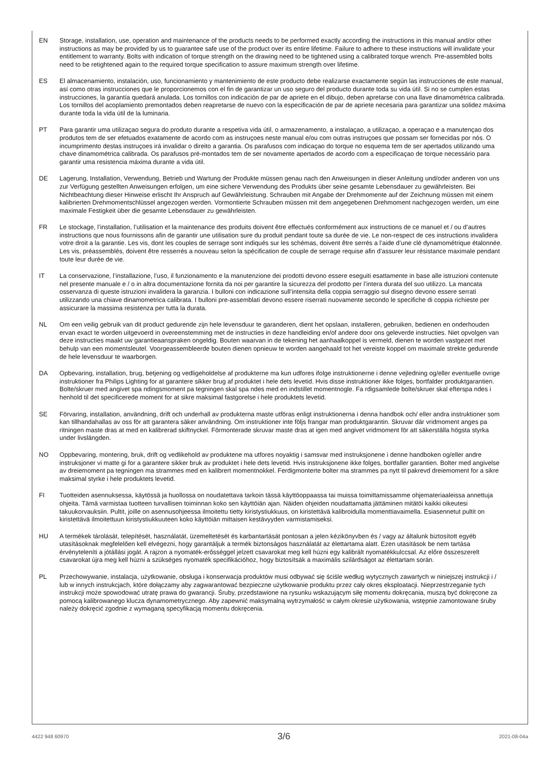EN Storage, installation, use, operation and maintenance of the products needs to be performed exactly according the instructions in this manual and/or other instructions as may be provided by us to guarantee safe use of the product over its entire lifetime. Failure to adhere to these instructions will invalidate your entitlement to warranty. Bolts with indication of torque strength on the drawing need to be tightened using a calibrated torque wrench. Pre-assembled bolts need to be retightened again to the required torque specification to assure maximum strength over lifetime.
ES El almacenamiento, instalación, uso, funcionamiento y mantenimiento de este producto debe realizarse exactamente según las instrucciones de este manual, así como otras instrucciones que le proporcionemos con el fin de garantizar un uso seguro del producto durante toda su vida útil. Si no se cumplen estas instrucciones, la garantía quedará anulada. Los tornillos con indicación de par de apriete en el dibujo, deben apretarse con una llave dinamométrica calibrada. Los tornillos del acoplamiento premontados deben reapretarse de nuevo con la especificación de par de apriete necesaria para garantizar una solidez máxima durante toda la vida útil de la luminaria.
PT Para garantir uma utilizaçao segura do produto durante a respetiva vida útil, o armazenamento, a instalaçao, a utilizaçao, a operaçao e a manutençao dos produtos tem de ser efetuados exatamente de acordo com as instruçoes neste manual e/ou com outras instruçoes que possam ser fornecidas por nós. O incumprimento destas instruçoes irá invalidar o direito a garantia. Os parafusos com indicaçao do torque no esquema tem de ser apertados utilizando uma chave dinamométrica calibrada. Os parafusos pré-montados tem de ser novamente apertados de acordo com a especificaçao de torque necessário para garantir uma resistencia máxima durante a vida útil.
DE Lagerung, Installation, Verwendung, Betrieb und Wartung der Produkte müssen genau nach den Anweisungen in dieser Anleitung und/oder anderen von uns zur Verfügung gestellten Anweisungen erfolgen, um eine sichere Verwendung des Produkts über seine gesamte Lebensdauer zu gewährleisten. Bei Nichtbeachtung dieser Hinweise erlischt Ihr Anspruch auf Gewährleistung. Schrauben mit Angabe der Drehmomente auf der Zeichnung müssen mit einem kalibrierten Drehmomentschlüssel angezogen werden. Vormontierte Schrauben müssen mit dem angegebenen Drehmoment nachgezogen werden, um eine maximale Festigkeit über die gesamte Lebensdauer zu gewährleisten.
FR Le stockage, l’installation, l’utilisation et la maintenance des produits doivent être effectués conformément aux instructions de ce manuel et / ou d’autres instructions que nous fournissons afin de garantir une utilisation sure du produit pendant toute sa durée de vie. Le non-respect de ces instructions invalidera votre droit a la garantie. Les vis, dont les couples de serrage sont indiqués sur les schémas, doivent être serrés a l’aide d’une clé dynamométrique étalonnée. Les vis, préassemblés, doivent être resserrés a nouveau selon la spécification de couple de serrage requise afin d’assurer leur résistance maximale pendant toute leur durée de vie.
IT La conservazione, l’installazione, l’uso, il funzionamento e la manutenzione dei prodotti devono essere eseguiti esattamente in base alle istruzioni contenute nel presente manuale e / o in altra documentazione fornita da noi per garantire la sicurezza del prodotto per l’intera durata del suo utilizzo. La mancata osservanza di queste istruzioni invalidera la garanzia. I bulloni con indicazione sull’intensita della coppia serraggio sul disegno devono essere serrati utilizzando una chiave dinamometrica calibrata. I bulloni pre-assemblati devono essere riserrati nuovamente secondo le specifiche di coppia richieste per assicurare la massima resistenza per tutta la durata.
NL Om een veilig gebruik van dit product gedurende zijn hele levensduur te garanderen, dient het opslaan, installeren, gebruiken, bedienen en onderhouden ervan exact te worden uitgevoerd in overeenstemming met de instructies in deze handleiding en/of andere door ons geleverde instructies. Niet opvolgen van deze instructies maakt uw garantieaanspraken ongeldig. Bouten waarvan in de tekening het aanhaalkoppel is vermeld, dienen te worden vastgezet met behulp van een momentsleutel. Voorgeassembleerde bouten dienen opnieuw te worden aangehaald tot het vereiste koppel om maximale strekte gedurende de hele levensduur te waarborgen.
DA Opbevaring, installation, brug, betjening og vedligeholdelse af produkterne ma kun udfores ifolge instruktionerne i denne vejledning og/eller eventuelle ovrige instruktioner fra Philips Lighting for at garantere sikker brug af produktet i hele dets levetid. Hvis disse instruktioner ikke folges, bortfalder produktgarantien. Bolte/skruer med angivet spa ndingsmoment pa tegningen skal spa ndes med en indstillet momentnogle. Fa rdigsamlede bolte/skruer skal efterspa ndes i henhold til det specificerede moment for at sikre maksimal fastgorelse i hele produktets levetid.
SE Förvaring, installation, användning, drift och underhall av produkterna maste utföras enligt instruktionerna i denna handbok och/ eller andra instruktioner som kan tillhandahallas av oss för att garantera säker användning. Om instruktioner inte följs frangar man produktgarantin. Skruvar där vridmoment anges pa ritningen maste dras at med en kalibrerad skiftnyckel. Förmonterade skruvar maste dras at igen med angivet vridmoment för att säkerställa högsta styrka under livslängden.
NO Oppbevaring, montering, bruk, drift og vedlikehold av produktene ma utfores noyaktig i samsvar med instruksjonene i denne handboken og/eller andre instruksjoner vi matte gi for a garantere sikker bruk av produktet i hele dets levetid. Hvis instruksjonene ikke folges, bortfaller garantien. Bolter med angivelse av dreiemoment pa tegningen ma strammes med en kalibrert momentnokkel. Ferdigmonterte bolter ma strammes pa nytt til pakrevd dreiemoment for a sikre maksimal styrke i hele produktets levetid.
FI Tuotteiden asennuksessa, käytössä ja huollossa on noudatettava tarkoin tässä käyttöoppaassa tai muissa toimittamissamme ohjemateriaaleissa annettuja ohjeita. Tämä varmistaa tuotteen turvallisen toiminnan koko sen käyttöiän ajan. Näiden ohjeiden noudattamatta jättäminen mitätöi kaikki oikeutesi takuukorvauksiin. Pultit, joille on asennusohjeessa ilmoitettu tietty kiristystiukkuus, on kiristettävä kalibroidulla momenttiavaimella. Esiasennetut pultit on kiristettävä ilmoitettuun kiristystiukkuuteen koko käyttöiän mittaisen kestävyyden varmistamiseksi.
HU A termékek tárolását, telepítését, használatát, üzemeltetését és karbantartását pontosan a jelen kézikönyvben és / vagy az általunk biztosított egyéb utasításoknak megfelelően kell elvégezni, hogy garantáljuk a termék biztonságos használatát az élettartama alatt. Ezen utasítások be nem tartása érvényteleníti a jótállási jogát. A rajzon a nyomaték-erősséggel jelzett csavarokat meg kell húzni egy kalibrált nyomatékkulccsal. Az előre összeszerelt csavarokat újra meg kell húzni a szükséges nyomaték specifikációhoz, hogy biztosítsák a maximális szilárdságot az élettartam során.
PL Przechowywanie, instalacja, użytkowanie, obsługa i konserwacja produktów musi odbywać się ściśle według wytycznych zawartych w niniejszej instrukcji i / lub w innych instrukcjach, które dołączamy aby zagwarantować bezpieczne użytkowanie produktu przez cały okres eksploatacji. Nieprzestrzeganie tych instrukcji może spowodować utratę prawa do gwarancji. Śruby, przedstawione na rysunku wskazującym siłę momentu dokręcania, muszą być dokręcone za pomocą kalibrowanego klucza dynamometrycznego. Aby zapewnić maksymalną wytrzymałość w całym okresie użytkowania, wstępnie zamontowane śruby należy dokręcić zgodnie z wymaganą specyfikacją momentu dokręcenia.
4422 948 60970 3/6 2021-08-04a